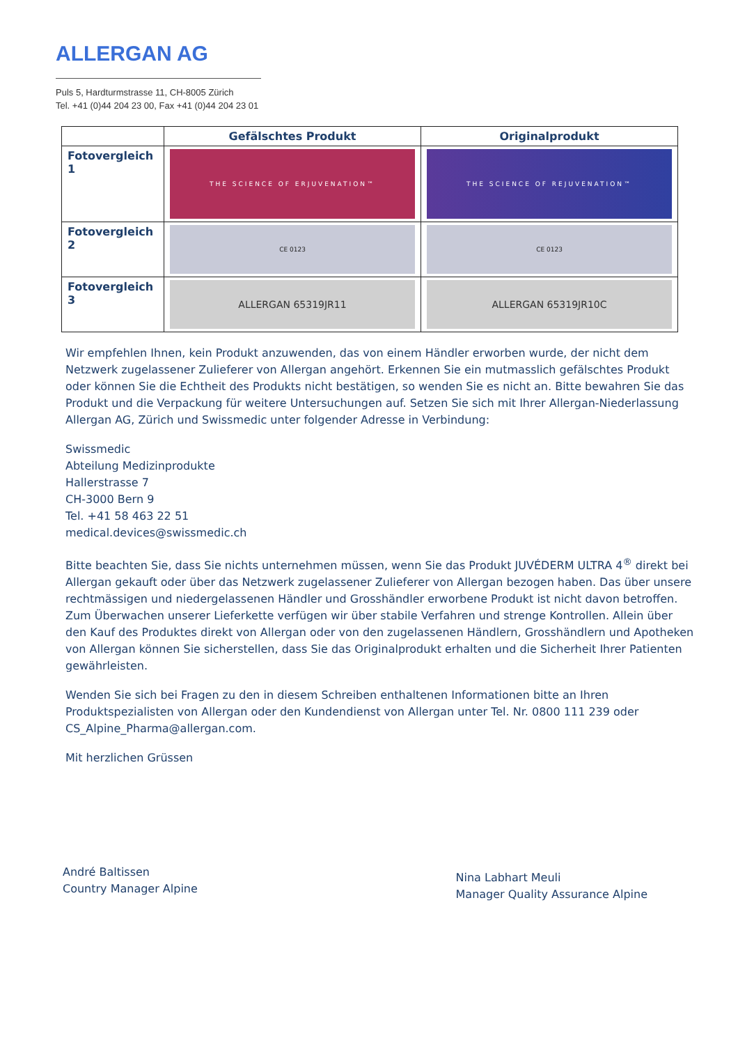ALLERGAN AG
Puls 5, Hardturmstrasse 11, CH-8005 Zürich
Tel. +41 (0)44 204 23 00, Fax +41 (0)44 204 23 01
| | Gefälschtes Produkt | Originalprodukt |
| --- | --- | --- |
| Fotovergleich 1 | THE SCIENCE OF ERJUVENATION™ | THE SCIENCE OF REJUVENATION™ |
| Fotovergleich 2 | CE 0123 | CE 0123 |
| Fotovergleich 3 | ALLERGAN 65319JR11 | ALLERGAN 65319JR10C |
Wir empfehlen Ihnen, kein Produkt anzuwenden, das von einem Händler erworben wurde, der nicht dem Netzwerk zugelassener Zulieferer von Allergan angehört. Erkennen Sie ein mutmasslich gefälschtes Produkt oder können Sie die Echtheit des Produkts nicht bestätigen, so wenden Sie es nicht an. Bitte bewahren Sie das Produkt und die Verpackung für weitere Untersuchungen auf. Setzen Sie sich mit Ihrer Allergan-Niederlassung Allergan AG, Zürich und Swissmedic unter folgender Adresse in Verbindung:
Swissmedic
Abteilung Medizinprodukte
Hallerstrasse 7
CH-3000 Bern 9
Tel. +41 58 463 22 51
medical.devices@swissmedic.ch
Bitte beachten Sie, dass Sie nichts unternehmen müssen, wenn Sie das Produkt JUVÉDERM ULTRA 4<sup>®</sup> direkt bei Allergan gekauft oder über das Netzwerk zugelassener Zulieferer von Allergan bezogen haben. Das über unsere rechtmässigen und niedergelassenen Händler und Grosshändler erworbene Produkt ist nicht davon betroffen. Zum Überwachen unserer Lieferkette verfügen wir über stabile Verfahren und strenge Kontrollen. Allein über den Kauf des Produktes direkt von Allergan oder von den zugelassenen Händlern, Grosshändlern und Apotheken von Allergan können Sie sicherstellen, dass Sie das Originalprodukt erhalten und die Sicherheit Ihrer Patienten gewährleisten.
Wenden Sie sich bei Fragen zu den in diesem Schreiben enthaltenen Informationen bitte an Ihren Produktspezialisten von Allergan oder den Kundendienst von Allergan unter Tel. Nr. 0800 111 239 oder CS_Alpine_Pharma@allergan.com.
Mit herzlichen Grüssen
André Baltissen
Country Manager Alpine
Nina Labhart Meuli
Manager Quality Assurance Alpine